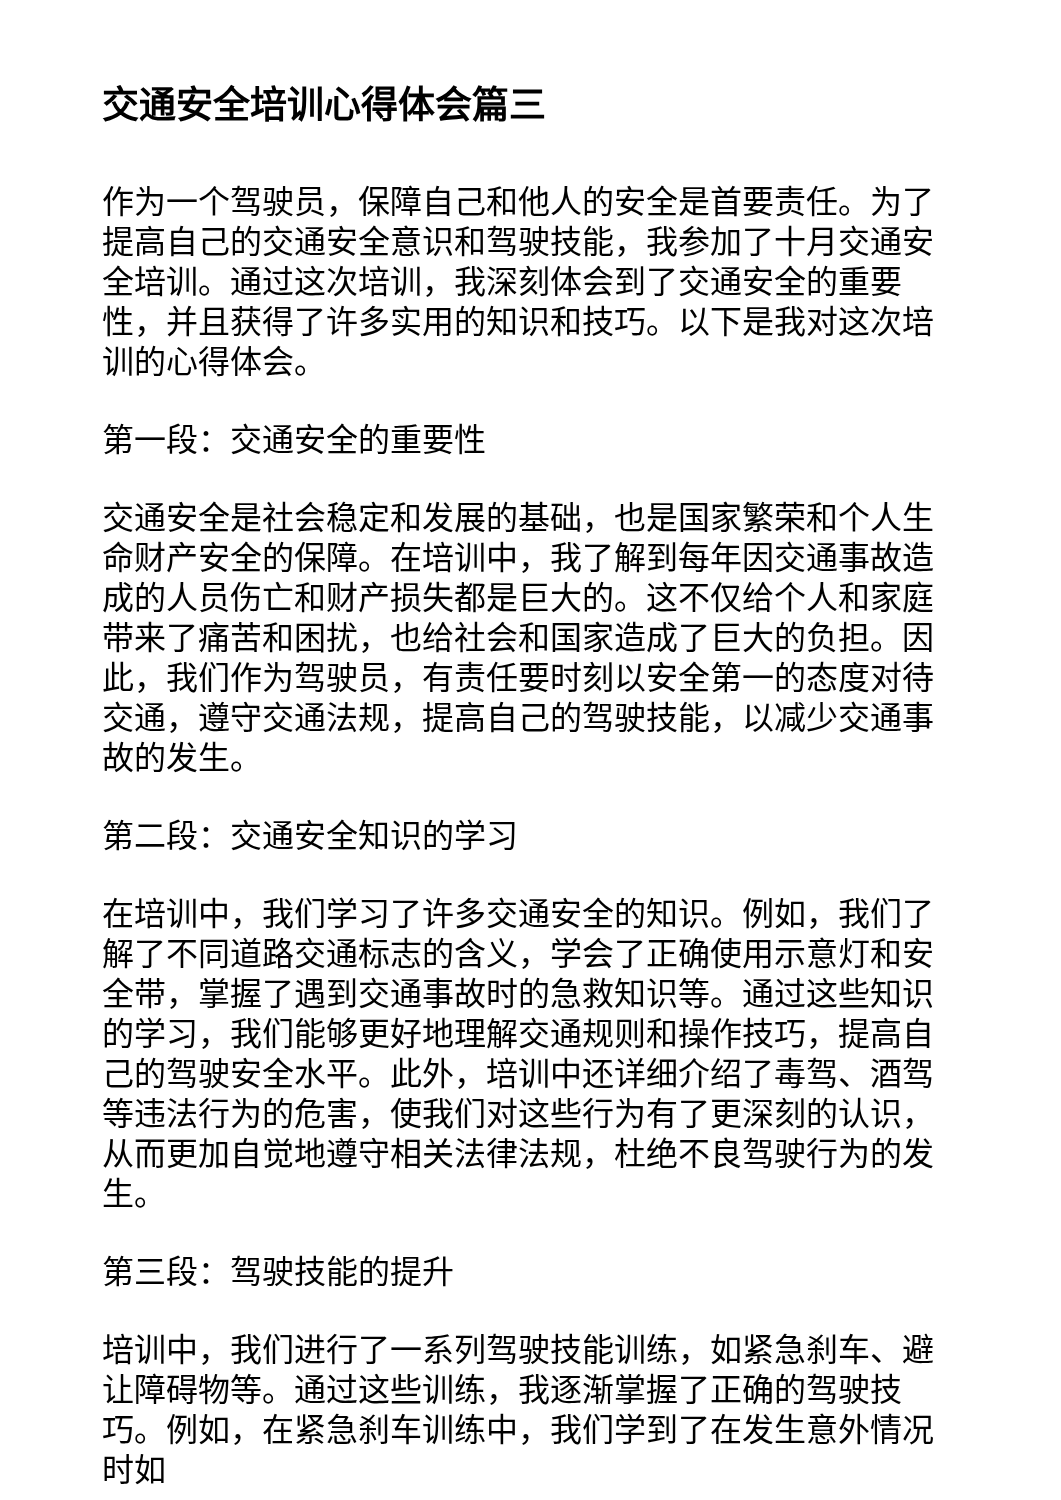交通安全培训心得体会篇三
作为一个驾驶员，保障自己和他人的安全是首要责任。为了提高自己的交通安全意识和驾驶技能，我参加了十月交通安全培训。通过这次培训，我深刻体会到了交通安全的重要性，并且获得了许多实用的知识和技巧。以下是我对这次培训的心得体会。
第一段：交通安全的重要性
交通安全是社会稳定和发展的基础，也是国家繁荣和个人生命财产安全的保障。在培训中，我了解到每年因交通事故造成的人员伤亡和财产损失都是巨大的。这不仅给个人和家庭带来了痛苦和困扰，也给社会和国家造成了巨大的负担。因此，我们作为驾驶员，有责任要时刻以安全第一的态度对待交通，遵守交通法规，提高自己的驾驶技能，以减少交通事故的发生。
第二段：交通安全知识的学习
在培训中，我们学习了许多交通安全的知识。例如，我们了解了不同道路交通标志的含义，学会了正确使用示意灯和安全带，掌握了遇到交通事故时的急救知识等。通过这些知识的学习，我们能够更好地理解交通规则和操作技巧，提高自己的驾驶安全水平。此外，培训中还详细介绍了毒驾、酒驾等违法行为的危害，使我们对这些行为有了更深刻的认识，从而更加自觉地遵守相关法律法规，杜绝不良驾驶行为的发生。
第三段：驾驶技能的提升
培训中，我们进行了一系列驾驶技能训练，如紧急刹车、避让障碍物等。通过这些训练，我逐渐掌握了正确的驾驶技巧。例如，在紧急刹车训练中，我们学到了在发生意外情况时如